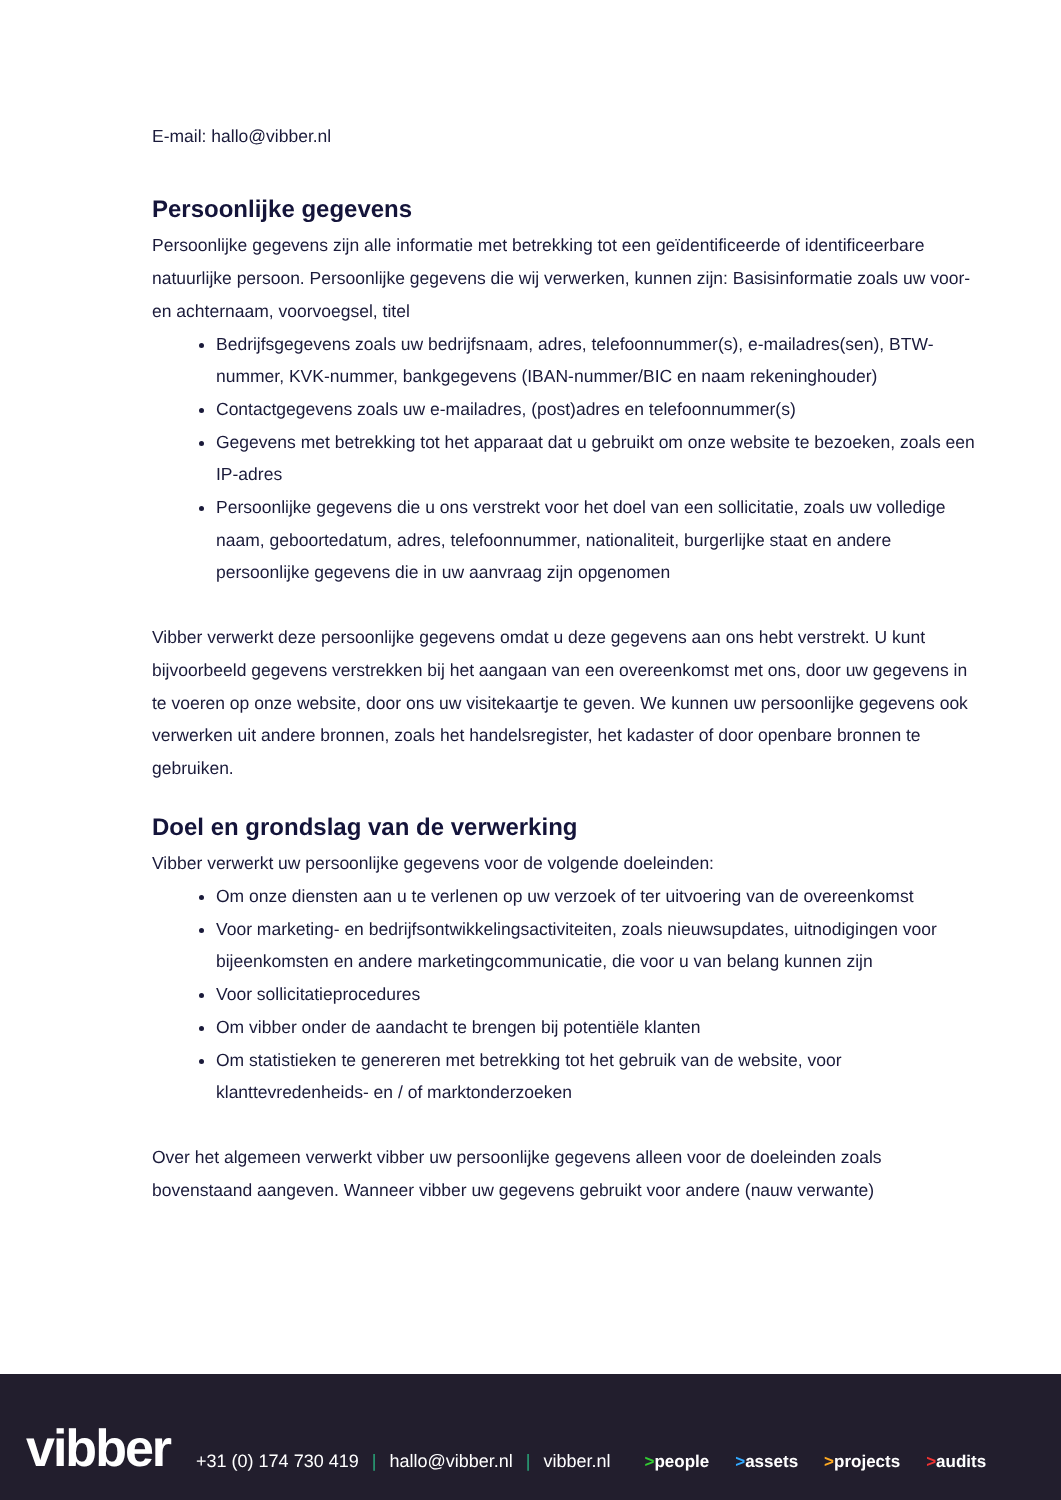E-mail: hallo@vibber.nl
Persoonlijke gegevens
Persoonlijke gegevens zijn alle informatie met betrekking tot een geïdentificeerde of identificeerbare natuurlijke persoon. Persoonlijke gegevens die wij verwerken, kunnen zijn: Basisinformatie zoals uw voor- en achternaam, voorvoegsel, titel
Bedrijfsgegevens zoals uw bedrijfsnaam, adres, telefoonnummer(s), e-mailadres(sen), BTW-nummer, KVK-nummer, bankgegevens (IBAN-nummer/BIC en naam rekeninghouder)
Contactgegevens zoals uw e-mailadres, (post)adres en telefoonnummer(s)
Gegevens met betrekking tot het apparaat dat u gebruikt om onze website te bezoeken, zoals een IP-adres
Persoonlijke gegevens die u ons verstrekt voor het doel van een sollicitatie, zoals uw volledige naam, geboortedatum, adres, telefoonnummer, nationaliteit, burgerlijke staat en andere persoonlijke gegevens die in uw aanvraag zijn opgenomen
Vibber verwerkt deze persoonlijke gegevens omdat u deze gegevens aan ons hebt verstrekt. U kunt bijvoorbeeld gegevens verstrekken bij het aangaan van een overeenkomst met ons, door uw gegevens in te voeren op onze website, door ons uw visitekaartje te geven. We kunnen uw persoonlijke gegevens ook verwerken uit andere bronnen, zoals het handelsregister, het kadaster of door openbare bronnen te gebruiken.
Doel en grondslag van de verwerking
Vibber verwerkt uw persoonlijke gegevens voor de volgende doeleinden:
Om onze diensten aan u te verlenen op uw verzoek of ter uitvoering van de overeenkomst
Voor marketing- en bedrijfsontwikkelingsactiviteiten, zoals nieuwsupdates, uitnodigingen voor bijeenkomsten en andere marketingcommunicatie, die voor u van belang kunnen zijn
Voor sollicitatieprocedures
Om vibber onder de aandacht te brengen bij potentiële klanten
Om statistieken te genereren met betrekking tot het gebruik van de website, voor klanttevredenheids- en / of marktonderzoeken
Over het algemeen verwerkt vibber uw persoonlijke gegevens alleen voor de doeleinden zoals bovenstaand aangeven. Wanneer vibber uw gegevens gebruikt voor andere (nauw verwante)
vibber
+31 (0) 174 730 419 | hallo@vibber.nl | vibber.nl
>people >assets >projects >audits